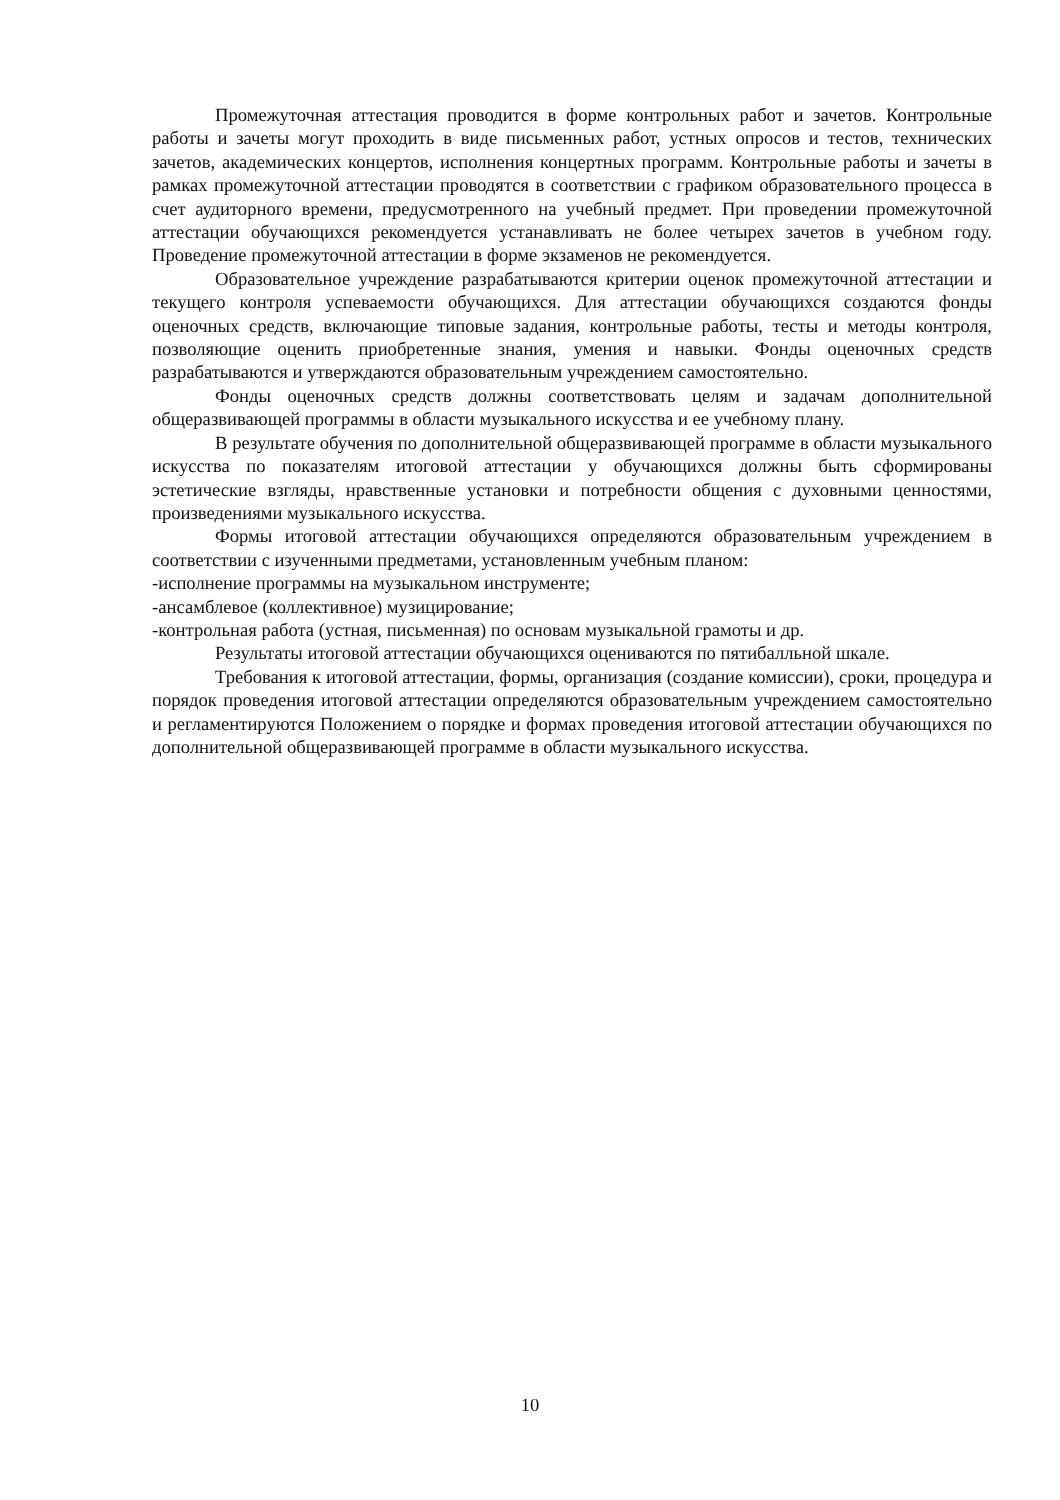Промежуточная аттестация проводится в форме контрольных работ и зачетов. Контрольные работы и зачеты могут проходить в виде письменных работ, устных опросов и тестов, технических зачетов, академических концертов, исполнения концертных программ. Контрольные работы и зачеты в рамках промежуточной аттестации проводятся в соответствии с графиком образовательного процесса в счет аудиторного времени, предусмотренного на учебный предмет. При проведении промежуточной аттестации обучающихся рекомендуется устанавливать не более четырех зачетов в учебном году. Проведение промежуточной аттестации в форме экзаменов не рекомендуется.
Образовательное учреждение разрабатываются критерии оценок промежуточной аттестации и текущего контроля успеваемости обучающихся. Для аттестации обучающихся создаются фонды оценочных средств, включающие типовые задания, контрольные работы, тесты и методы контроля, позволяющие оценить приобретенные знания, умения и навыки. Фонды оценочных средств разрабатываются и утверждаются образовательным учреждением самостоятельно.
Фонды оценочных средств должны соответствовать целям и задачам дополнительной общеразвивающей программы в области музыкального искусства и ее учебному плану.
В результате обучения по дополнительной общеразвивающей программе в области музыкального искусства по показателям итоговой аттестации у обучающихся должны быть сформированы эстетические взгляды, нравственные установки и потребности общения с духовными ценностями, произведениями музыкального искусства.
Формы итоговой аттестации обучающихся определяются образовательным учреждением в соответствии с изученными предметами, установленным учебным планом:
-исполнение программы на музыкальном инструменте;
-ансамблевое (коллективное) музицирование;
-контрольная работа (устная, письменная) по основам музыкальной грамоты и др.
Результаты итоговой аттестации обучающихся оцениваются по пятибалльной шкале.
Требования к итоговой аттестации, формы, организация (создание комиссии), сроки, процедура и порядок проведения итоговой аттестации определяются образовательным учреждением самостоятельно и регламентируются Положением о порядке и формах проведения итоговой аттестации обучающихся по дополнительной общеразвивающей программе в области музыкального искусства.
10